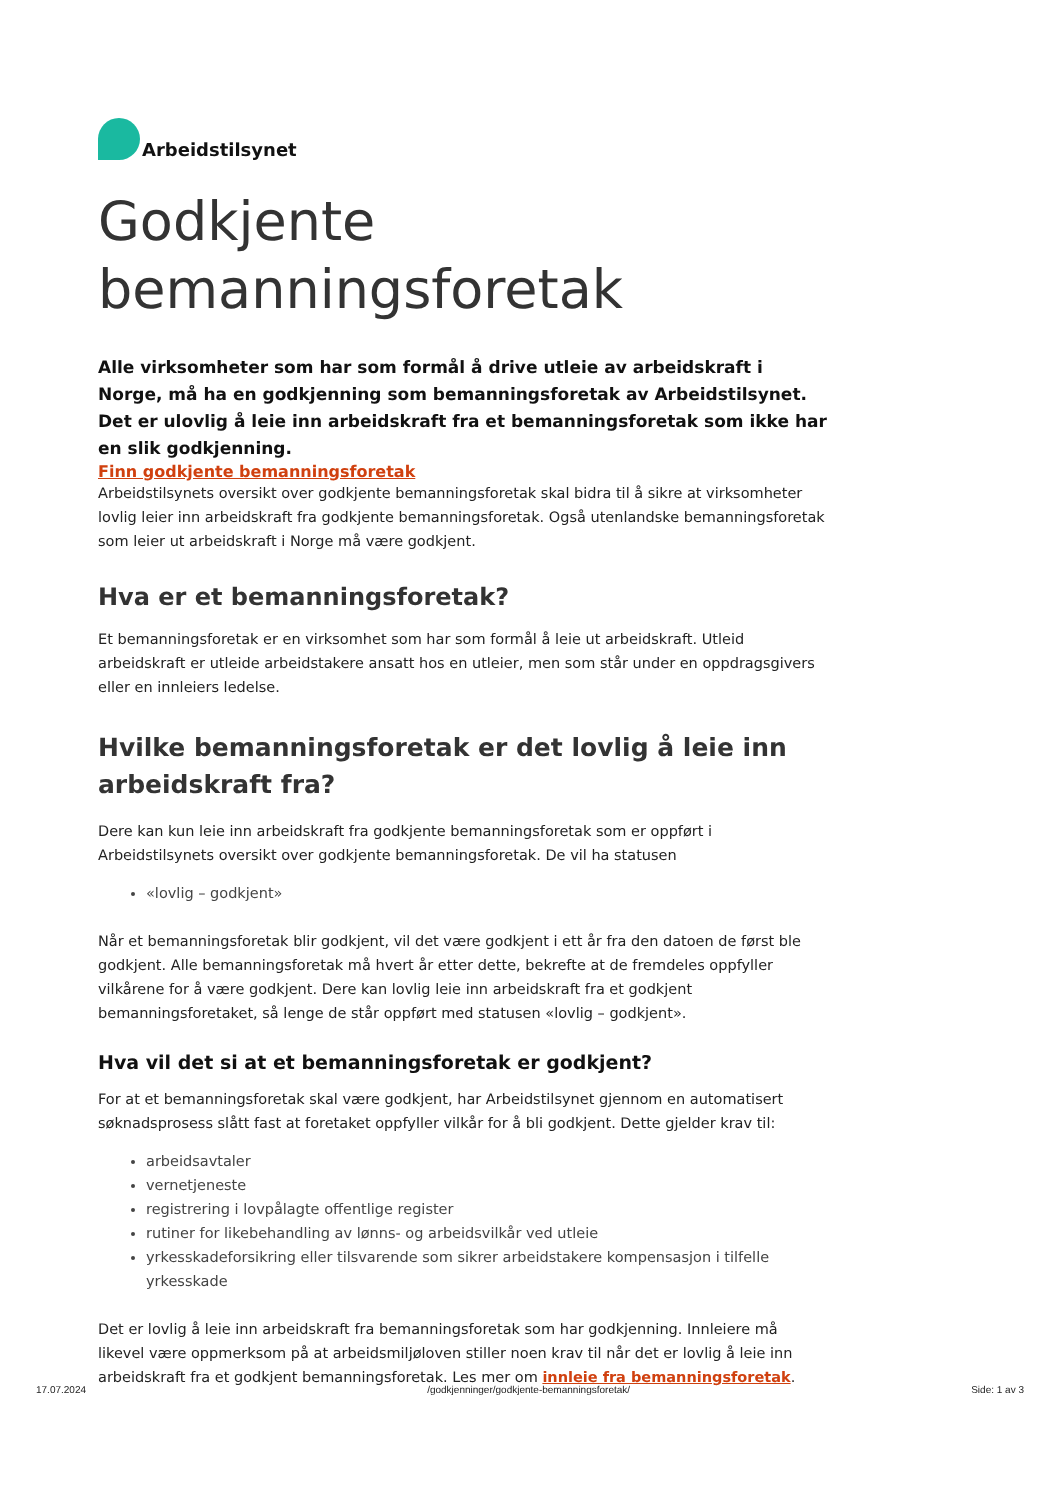Arbeidstilsynet
Godkjente
bemanningsforetak
Alle virksomheter som har som formål å drive utleie av arbeidskraft i Norge, må ha en godkjenning som bemanningsforetak av Arbeidstilsynet. Det er ulovlig å leie inn arbeidskraft fra et bemanningsforetak som ikke har en slik godkjenning.
Finn godkjente bemanningsforetak
Arbeidstilsynets oversikt over godkjente bemanningsforetak skal bidra til å sikre at virksomheter lovlig leier inn arbeidskraft fra godkjente bemanningsforetak. Også utenlandske bemanningsforetak som leier ut arbeidskraft i Norge må være godkjent.
Hva er et bemanningsforetak?
Et bemanningsforetak er en virksomhet som har som formål å leie ut arbeidskraft. Utleid arbeidskraft er utleide arbeidstakere ansatt hos en utleier, men som står under en oppdragsgivers eller en innleiers ledelse.
Hvilke bemanningsforetak er det lovlig å leie inn arbeidskraft fra?
Dere kan kun leie inn arbeidskraft fra godkjente bemanningsforetak som er oppført i Arbeidstilsynets oversikt over godkjente bemanningsforetak. De vil ha statusen
«lovlig – godkjent»
Når et bemanningsforetak blir godkjent, vil det være godkjent i ett år fra den datoen de først ble godkjent. Alle bemanningsforetak må hvert år etter dette, bekrefte at de fremdeles oppfyller vilkårene for å være godkjent. Dere kan lovlig leie inn arbeidskraft fra et godkjent bemanningsforetaket, så lenge de står oppført med statusen «lovlig – godkjent».
Hva vil det si at et bemanningsforetak er godkjent?
For at et bemanningsforetak skal være godkjent, har Arbeidstilsynet gjennom en automatisert søknadsprosess slått fast at foretaket oppfyller vilkår for å bli godkjent. Dette gjelder krav til:
arbeidsavtaler
vernetjeneste
registrering i lovpålagte offentlige register
rutiner for likebehandling av lønns- og arbeidsvilkår ved utleie
yrkesskadeforsikring eller tilsvarende som sikrer arbeidstakere kompensasjon i tilfelle yrkesskade
Det er lovlig å leie inn arbeidskraft fra bemanningsforetak som har godkjenning. Innleiere må likevel være oppmerksom på at arbeidsmiljøloven stiller noen krav til når det er lovlig å leie inn arbeidskraft fra et godkjent bemanningsforetak. Les mer om innleie fra bemanningsforetak.
17.07.2024 /godkjenninger/godkjente-bemanningsforetak/ Side: 1 av 3